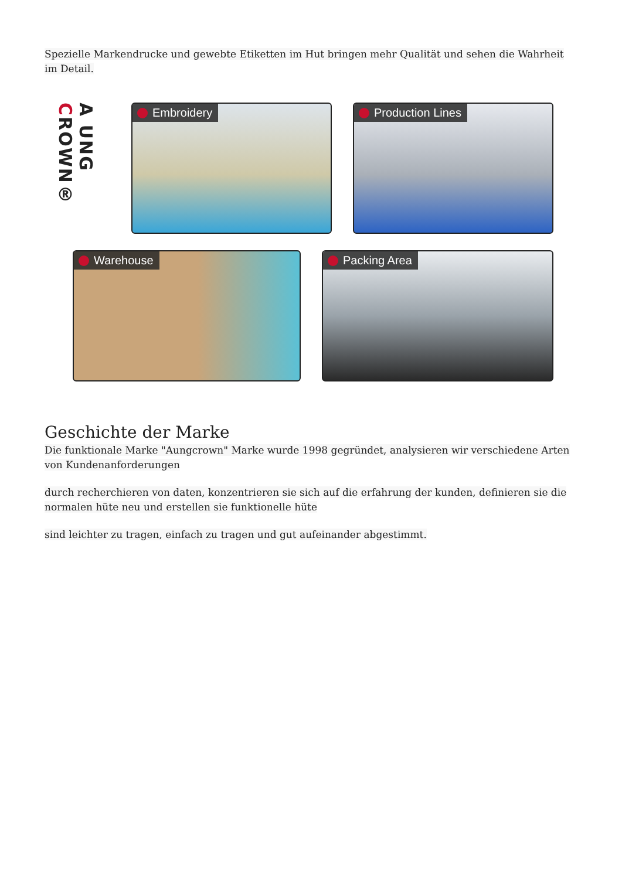Spezielle Markendrucke und gewebte Etiketten im Hut bringen mehr Qualität und sehen die Wahrheit im Detail.
A UNG CROWN®
Embroidery Production Lines
Warehouse Packing Area
Geschichte der Marke
Die funktionale Marke "Aungcrown" Marke wurde 1998 gegründet, analysieren wir verschiedene Arten von Kundenanforderungen
durch recherchieren von daten, konzentrieren sie sich auf die erfahrung der kunden, definieren sie die normalen hüte neu und erstellen sie funktionelle hüte
sind leichter zu tragen, einfach zu tragen und gut aufeinander abgestimmt.